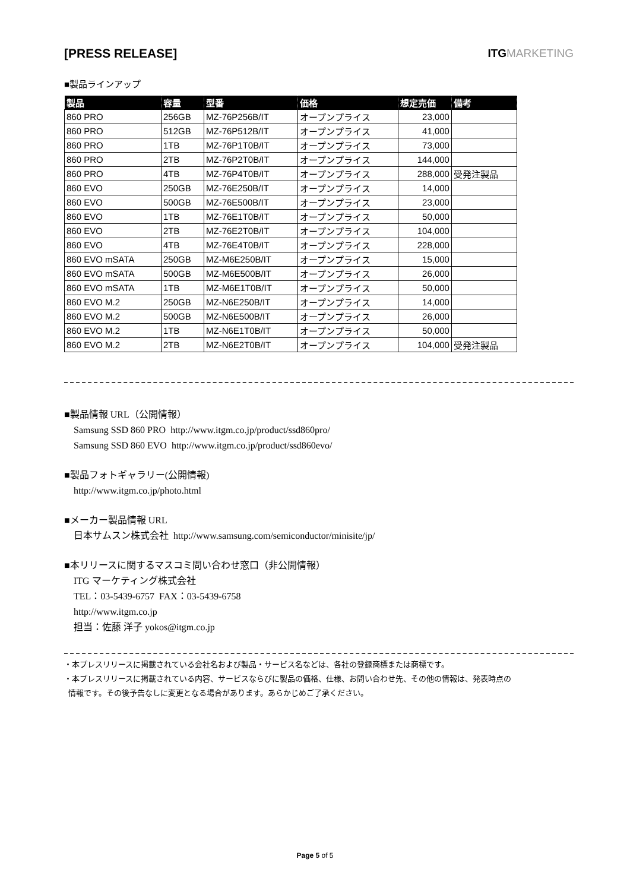[PRESS RELEASE] ITGMARKETING
■製品ラインアップ
| 製品 | 容量 | 型番 | 価格 | 想定売価 | 備考 |
| --- | --- | --- | --- | --- | --- |
| 860 PRO | 256GB | MZ-76P256B/IT | オープンプライス | 23,000 | |
| 860 PRO | 512GB | MZ-76P512B/IT | オープンプライス | 41,000 | |
| 860 PRO | 1TB | MZ-76P1T0B/IT | オープンプライス | 73,000 | |
| 860 PRO | 2TB | MZ-76P2T0B/IT | オープンプライス | 144,000 | |
| 860 PRO | 4TB | MZ-76P4T0B/IT | オープンプライス | 288,000 | 受発注製品 |
| 860 EVO | 250GB | MZ-76E250B/IT | オープンプライス | 14,000 | |
| 860 EVO | 500GB | MZ-76E500B/IT | オープンプライス | 23,000 | |
| 860 EVO | 1TB | MZ-76E1T0B/IT | オープンプライス | 50,000 | |
| 860 EVO | 2TB | MZ-76E2T0B/IT | オープンプライス | 104,000 | |
| 860 EVO | 4TB | MZ-76E4T0B/IT | オープンプライス | 228,000 | |
| 860 EVO mSATA | 250GB | MZ-M6E250B/IT | オープンプライス | 15,000 | |
| 860 EVO mSATA | 500GB | MZ-M6E500B/IT | オープンプライス | 26,000 | |
| 860 EVO mSATA | 1TB | MZ-M6E1T0B/IT | オープンプライス | 50,000 | |
| 860 EVO M.2 | 250GB | MZ-N6E250B/IT | オープンプライス | 14,000 | |
| 860 EVO M.2 | 500GB | MZ-N6E500B/IT | オープンプライス | 26,000 | |
| 860 EVO M.2 | 1TB | MZ-N6E1T0B/IT | オープンプライス | 50,000 | |
| 860 EVO M.2 | 2TB | MZ-N6E2T0B/IT | オープンプライス | 104,000 | 受発注製品 |
■製品情報 URL（公開情報）
Samsung SSD 860 PRO http://www.itgm.co.jp/product/ssd860pro/
Samsung SSD 860 EVO http://www.itgm.co.jp/product/ssd860evo/
■製品フォトギャラリー(公開情報)
http://www.itgm.co.jp/photo.html
■メーカー製品情報 URL
日本サムスン株式会社 http://www.samsung.com/semiconductor/minisite/jp/
■本リリースに関するマスコミ問い合わせ窓口（非公開情報）
ITG マーケティング株式会社
TEL：03-5439-6757 FAX：03-5439-6758
http://www.itgm.co.jp
担当：佐藤 洋子 yokos@itgm.co.jp
・本プレスリリースに掲載されている会社名および製品・サービス名などは、各社の登録商標または商標です。
・本プレスリリースに掲載されている内容、サービスならびに製品の価格、仕様、お問い合わせ先、その他の情報は、発表時点の
情報です。その後予告なしに変更となる場合があります。あらかじめご了承ください。
Page 5 of 5